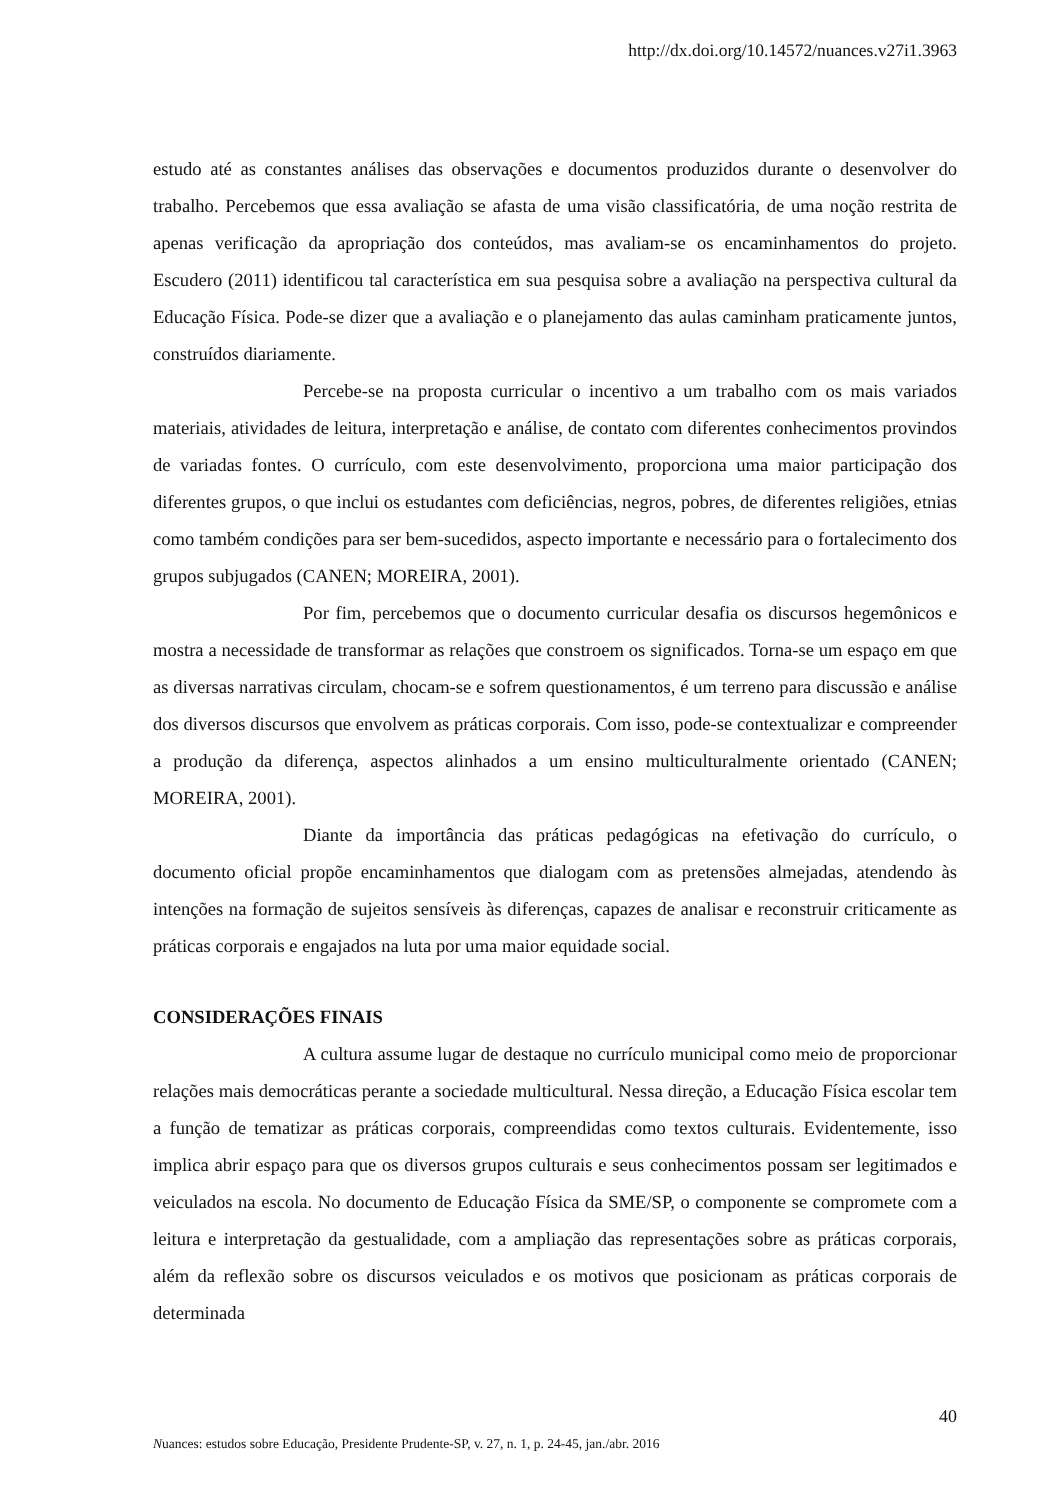http://dx.doi.org/10.14572/nuances.v27i1.3963
estudo até as constantes análises das observações e documentos produzidos durante o desenvolver do trabalho. Percebemos que essa avaliação se afasta de uma visão classificatória, de uma noção restrita de apenas verificação da apropriação dos conteúdos, mas avaliam-se os encaminhamentos do projeto. Escudero (2011) identificou tal característica em sua pesquisa sobre a avaliação na perspectiva cultural da Educação Física. Pode-se dizer que a avaliação e o planejamento das aulas caminham praticamente juntos, construídos diariamente.
Percebe-se na proposta curricular o incentivo a um trabalho com os mais variados materiais, atividades de leitura, interpretação e análise, de contato com diferentes conhecimentos provindos de variadas fontes. O currículo, com este desenvolvimento, proporciona uma maior participação dos diferentes grupos, o que inclui os estudantes com deficiências, negros, pobres, de diferentes religiões, etnias como também condições para ser bem-sucedidos, aspecto importante e necessário para o fortalecimento dos grupos subjugados (CANEN; MOREIRA, 2001).
Por fim, percebemos que o documento curricular desafia os discursos hegemônicos e mostra a necessidade de transformar as relações que constroem os significados. Torna-se um espaço em que as diversas narrativas circulam, chocam-se e sofrem questionamentos, é um terreno para discussão e análise dos diversos discursos que envolvem as práticas corporais. Com isso, pode-se contextualizar e compreender a produção da diferença, aspectos alinhados a um ensino multiculturalmente orientado (CANEN; MOREIRA, 2001).
Diante da importância das práticas pedagógicas na efetivação do currículo, o documento oficial propõe encaminhamentos que dialogam com as pretensões almejadas, atendendo às intenções na formação de sujeitos sensíveis às diferenças, capazes de analisar e reconstruir criticamente as práticas corporais e engajados na luta por uma maior equidade social.
CONSIDERAÇÕES FINAIS
A cultura assume lugar de destaque no currículo municipal como meio de proporcionar relações mais democráticas perante a sociedade multicultural. Nessa direção, a Educação Física escolar tem a função de tematizar as práticas corporais, compreendidas como textos culturais. Evidentemente, isso implica abrir espaço para que os diversos grupos culturais e seus conhecimentos possam ser legitimados e veiculados na escola. No documento de Educação Física da SME/SP, o componente se compromete com a leitura e interpretação da gestualidade, com a ampliação das representações sobre as práticas corporais, além da reflexão sobre os discursos veiculados e os motivos que posicionam as práticas corporais de determinada
40
Nuances: estudos sobre Educação, Presidente Prudente-SP, v. 27, n. 1, p. 24-45, jan./abr. 2016